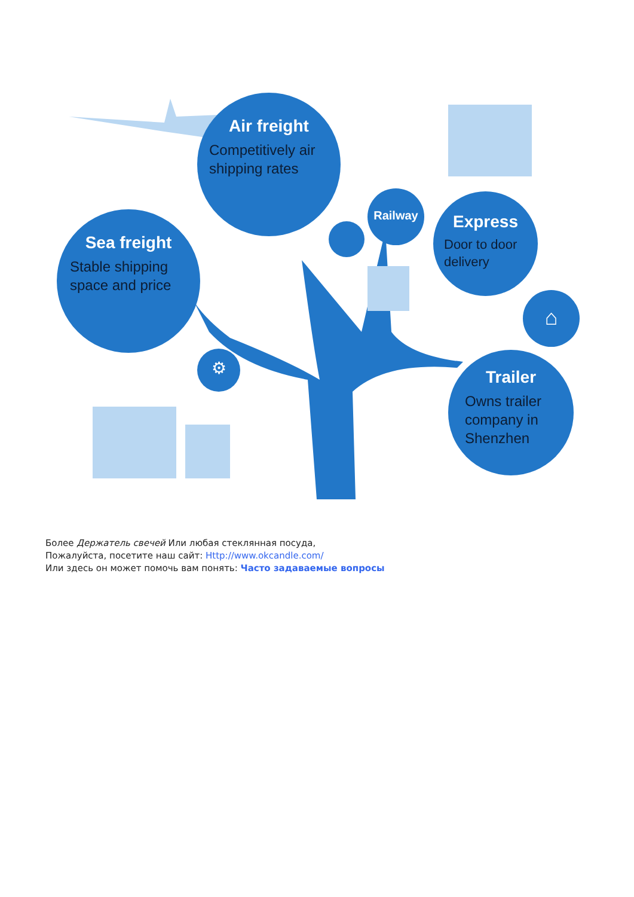Air freight
Competitively air shipping rates
Sea freight
Stable shipping space and price
Railway
Express
Door to door delivery
⌂
⚙
Trailer
Owns trailer company in Shenzhen
Более Держатель свечей Или любая стеклянная посуда,
Пожалуйста, посетите наш сайт: Http://www.okcandle.com/
Или здесь он может помочь вам понять: Часто задаваемые вопросы